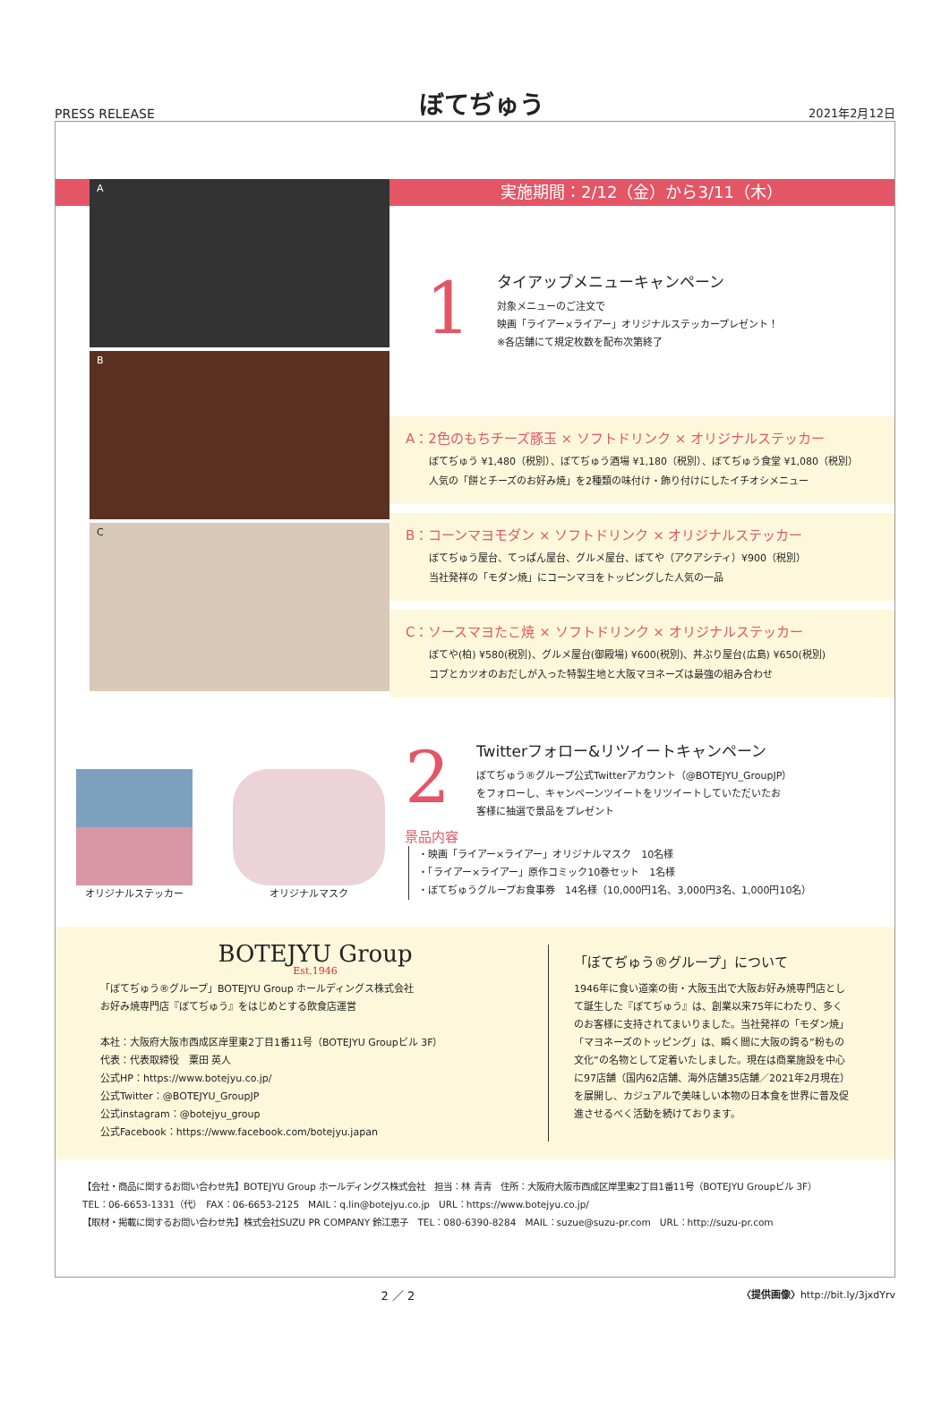PRESS RELEASE
ぼてぢゅう
2021年2月12日
実施期間：2/12（金）から3/11（木）
A
B
C
1
タイアップメニューキャンペーン
対象メニューのご注文で
映画「ライアー×ライアー」オリジナルステッカープレゼント！
※各店舗にて規定枚数を配布次第終了
A：2色のもちチーズ豚玉 × ソフトドリンク × オリジナルステッカー
ぼてぢゅう ¥1,480（税別）、ぼてぢゅう酒場 ¥1,180（税別）、ぼてぢゅう食堂 ¥1,080（税別）
人気の「餅とチーズのお好み焼」を2種類の味付け・飾り付けにしたイチオシメニュー
B：コーンマヨモダン × ソフトドリンク × オリジナルステッカー
ぼてぢゅう屋台、てっぱん屋台、グルメ屋台、ぼてや（アクアシティ）¥900（税別）
当社発祥の「モダン焼」にコーンマヨをトッピングした人気の一品
C：ソースマヨたこ焼 × ソフトドリンク × オリジナルステッカー
ぼてや(柏) ¥580(税別)、グルメ屋台(御殿場) ¥600(税別)、丼ぶり屋台(広島) ¥650(税別)
コブとカツオのおだしが入った特製生地と大阪マヨネーズは最強の組み合わせ
オリジナルステッカー オリジナルマスク
2
Twitterフォロー&リツイートキャンペーン
ぼてぢゅう®グループ公式Twitterアカウント（@BOTEJYU_GroupJP）
をフォローし、キャンペーンツイートをリツイートしていただいたお
客様に抽選で景品をプレゼント
景品内容
・映画「ライアー×ライアー」オリジナルマスク　10名様
・「ライアー×ライアー」原作コミック10巻セット　1名様
・ぼてぢゅうグループお食事券　14名様（10,000円1名、3,000円3名、1,000円10名）
BOTEJYU Group
Est.1946
「ぼてぢゅう®グループ」BOTEJYU Group ホールディングス株式会社
お好み焼専門店『ぼてぢゅう』をはじめとする飲食店運営
本社：大阪府大阪市西成区岸里東2丁目1番11号（BOTEJYU Groupビル 3F）
代表：代表取締役　粟田 英人
公式HP：https://www.botejyu.co.jp/
公式Twitter：@BOTEJYU_GroupJP
公式instagram：@botejyu_group
公式Facebook：https://www.facebook.com/botejyu.japan
「ぼてぢゅう®グループ」について
1946年に食い道楽の街・大阪玉出で大阪お好み焼専門店として誕生した『ぼてぢゅう』は、創業以来75年にわたり、多くのお客様に支持されてまいりました。当社発祥の「モダン焼」「マヨネーズのトッピング」は、瞬く間に大阪の誇る”粉もの文化”の名物として定着いたしました。現在は商業施設を中心に97店舗（国内62店舗、海外店舗35店舗／2021年2月現在）を展開し、カジュアルで美味しい本物の日本食を世界に普及促進させるべく活動を続けております。
【会社・商品に関するお問い合わせ先】BOTEJYU Group ホールディングス株式会社　担当：林 青青　住所：大阪府大阪市西成区岸里東2丁目1番11号（BOTEJYU Groupビル 3F）
TEL：06-6653-1331（代）　FAX：06-6653-2125　MAIL：q.lin@botejyu.co.jp　URL：https://www.botejyu.co.jp/
【取材・掲載に関するお問い合わせ先】株式会社SUZU PR COMPANY 鈴江恵子　TEL：080-6390-8284　MAIL：suzue@suzu-pr.com　URL：http://suzu-pr.com
2 ／ 2
〈提供画像〉http://bit.ly/3jxdYrv